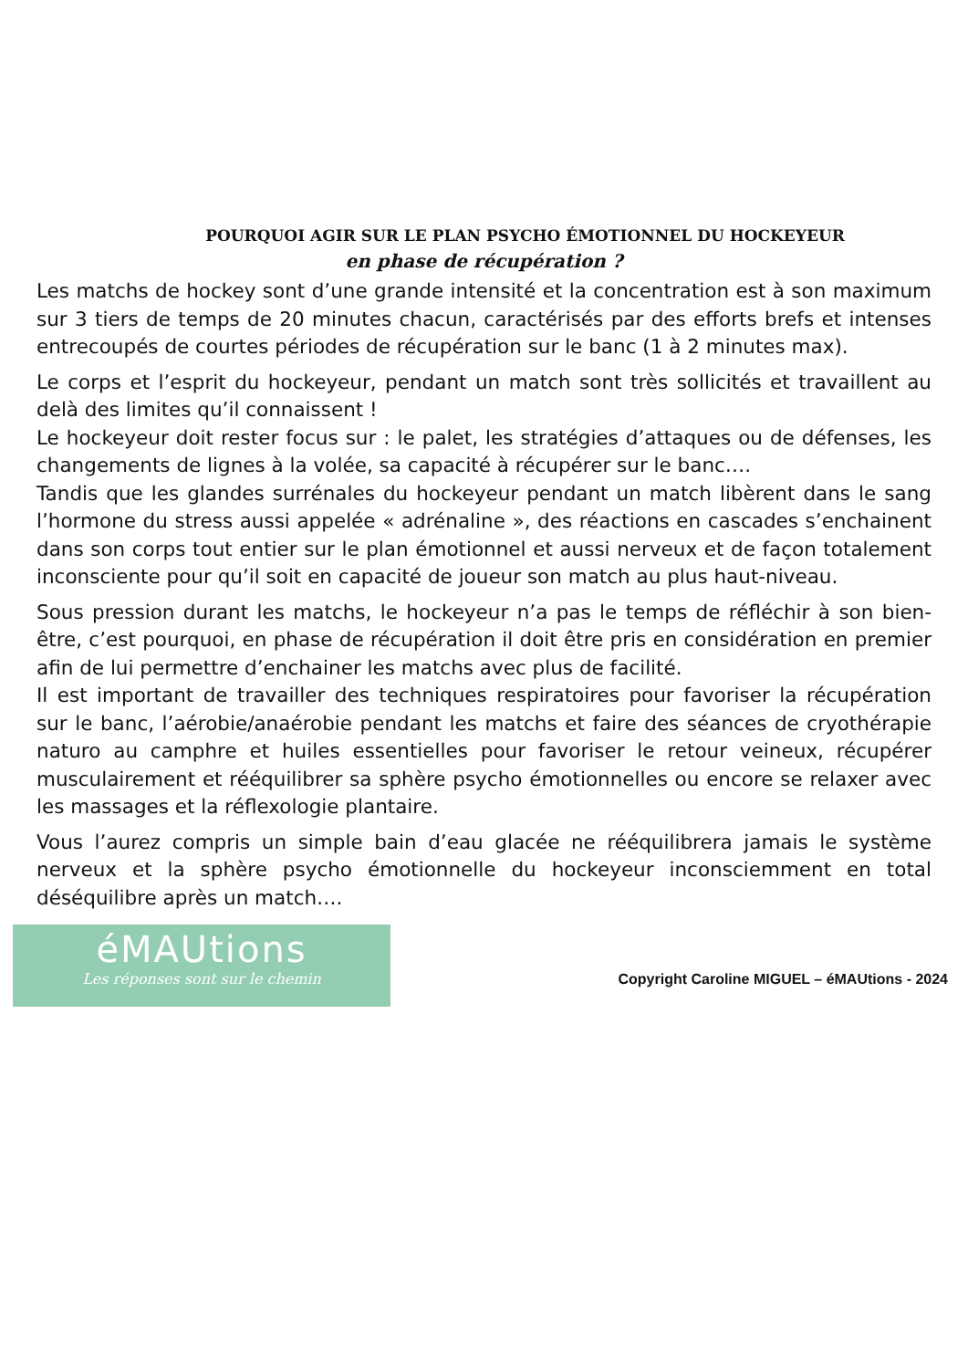POURQUOI AGIR SUR LE PLAN PSYCHO ÉMOTIONNEL DU HOCKEYEUR
en phase de récupération ?
Les matchs de hockey sont d’une grande intensité et la concentration est à son maximum sur 3 tiers de temps de 20 minutes chacun, caractérisés par des efforts brefs et intenses entrecoupés de courtes périodes de récupération sur le banc (1 à 2 minutes max).
Le corps et l’esprit du hockeyeur, pendant un match sont très sollicités et travaillent au delà des limites qu’il connaissent !
Le hockeyeur doit rester focus sur : le palet, les stratégies d’attaques ou de défenses, les changements de lignes à la volée, sa capacité à récupérer sur le banc….
Tandis que les glandes surrénales du hockeyeur pendant un match libèrent dans le sang l’hormone du stress aussi appelée « adrénaline », des réactions en cascades s’enchainent dans son corps tout entier sur le plan émotionnel et aussi nerveux et de façon totalement inconsciente pour qu’il soit en capacité de joueur son match au plus haut-niveau.
Sous pression durant les matchs, le hockeyeur n’a pas le temps de réfléchir à son bien-être, c’est pourquoi, en phase de récupération il doit être pris en considération en premier afin de lui permettre d’enchainer les matchs avec plus de facilité.
Il est important de travailler des techniques respiratoires pour favoriser la récupération sur le banc, l’aérobie/anaérobie pendant les matchs et faire des séances de cryothérapie naturo au camphre et huiles essentielles pour favoriser le retour veineux, récupérer musculairement et rééquilibrer sa sphère psycho émotionnelles ou encore se relaxer avec les massages et la réflexologie plantaire.
Vous l’aurez compris un simple bain d’eau glacée ne rééquilibrera jamais le système nerveux et la sphère psycho émotionnelle du hockeyeur inconsciemment en total déséquilibre après un match….
éMAUtions
Les réponses sont sur le chemin
Copyright Caroline MIGUEL – éMAUtions - 2024